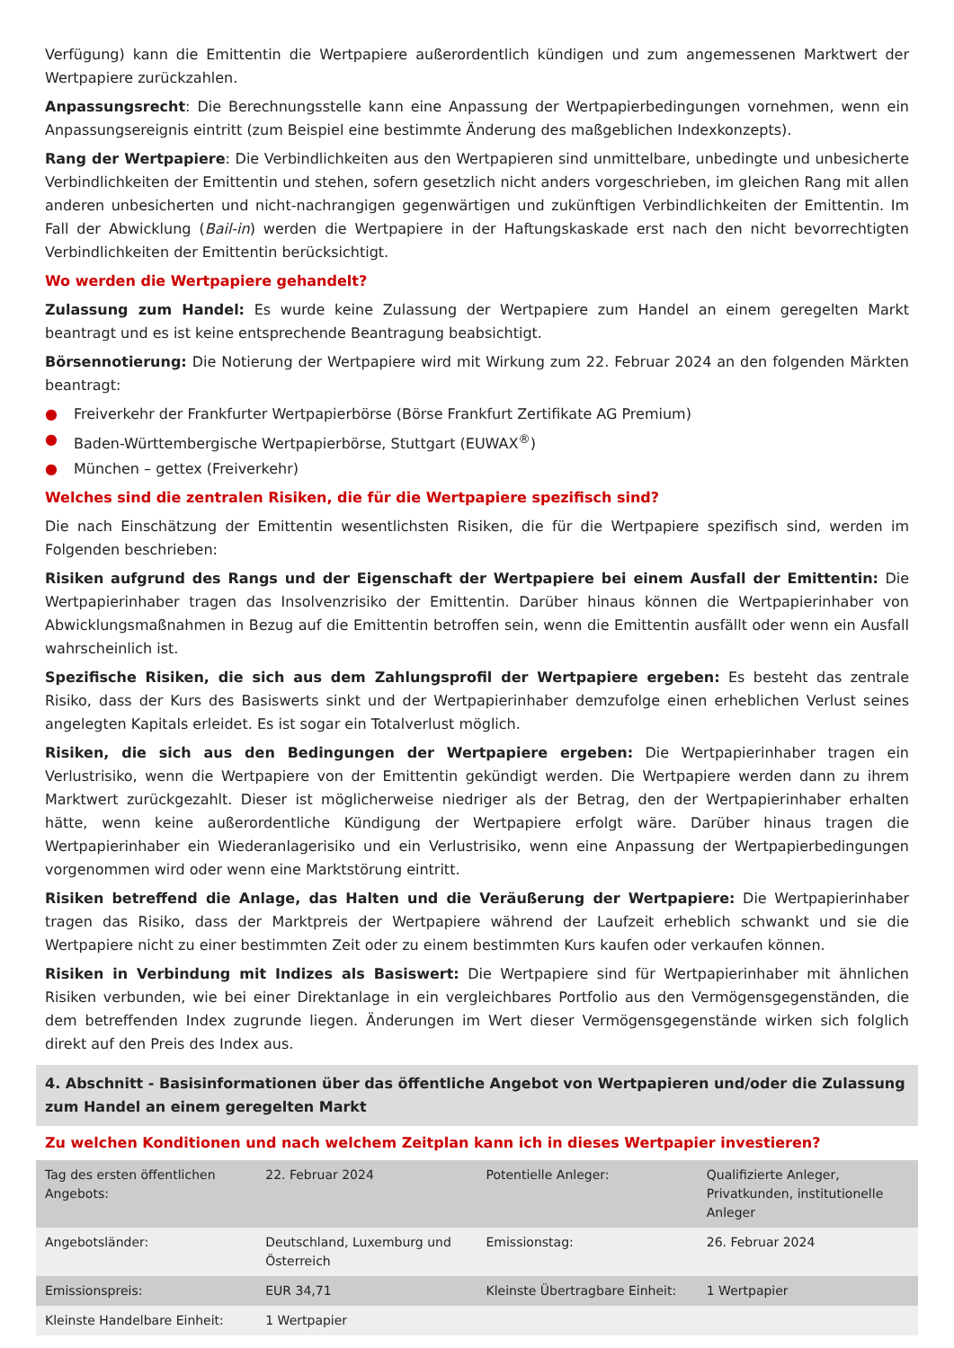Verfügung) kann die Emittentin die Wertpapiere außerordentlich kündigen und zum angemessenen Marktwert der Wertpapiere zurückzahlen.
Anpassungsrecht: Die Berechnungsstelle kann eine Anpassung der Wertpapierbedingungen vornehmen, wenn ein Anpassungsereignis eintritt (zum Beispiel eine bestimmte Änderung des maßgeblichen Indexkonzepts).
Rang der Wertpapiere: Die Verbindlichkeiten aus den Wertpapieren sind unmittelbare, unbedingte und unbesicherte Verbindlichkeiten der Emittentin und stehen, sofern gesetzlich nicht anders vorgeschrieben, im gleichen Rang mit allen anderen unbesicherten und nicht-nachrangigen gegenwärtigen und zukünftigen Verbindlichkeiten der Emittentin. Im Fall der Abwicklung (Bail-in) werden die Wertpapiere in der Haftungskaskade erst nach den nicht bevorrechtigten Verbindlichkeiten der Emittentin berücksichtigt.
Wo werden die Wertpapiere gehandelt?
Zulassung zum Handel: Es wurde keine Zulassung der Wertpapiere zum Handel an einem geregelten Markt beantragt und es ist keine entsprechende Beantragung beabsichtigt.
Börsennotierung: Die Notierung der Wertpapiere wird mit Wirkung zum 22. Februar 2024 an den folgenden Märkten beantragt:
● Freiverkehr der Frankfurter Wertpapierbörse (Börse Frankfurt Zertifikate AG Premium)
● Baden-Württembergische Wertpapierbörse, Stuttgart (EUWAX<sup>®</sup>)
● München – gettex (Freiverkehr)
Welches sind die zentralen Risiken, die für die Wertpapiere spezifisch sind?
Die nach Einschätzung der Emittentin wesentlichsten Risiken, die für die Wertpapiere spezifisch sind, werden im Folgenden beschrieben:
Risiken aufgrund des Rangs und der Eigenschaft der Wertpapiere bei einem Ausfall der Emittentin: Die Wertpapierinhaber tragen das Insolvenzrisiko der Emittentin. Darüber hinaus können die Wertpapierinhaber von Abwicklungsmaßnahmen in Bezug auf die Emittentin betroffen sein, wenn die Emittentin ausfällt oder wenn ein Ausfall wahrscheinlich ist.
Spezifische Risiken, die sich aus dem Zahlungsprofil der Wertpapiere ergeben: Es besteht das zentrale Risiko, dass der Kurs des Basiswerts sinkt und der Wertpapierinhaber demzufolge einen erheblichen Verlust seines angelegten Kapitals erleidet. Es ist sogar ein Totalverlust möglich.
Risiken, die sich aus den Bedingungen der Wertpapiere ergeben: Die Wertpapierinhaber tragen ein Verlustrisiko, wenn die Wertpapiere von der Emittentin gekündigt werden. Die Wertpapiere werden dann zu ihrem Marktwert zurückgezahlt. Dieser ist möglicherweise niedriger als der Betrag, den der Wertpapierinhaber erhalten hätte, wenn keine außerordentliche Kündigung der Wertpapiere erfolgt wäre. Darüber hinaus tragen die Wertpapierinhaber ein Wiederanlagerisiko und ein Verlustrisiko, wenn eine Anpassung der Wertpapierbedingungen vorgenommen wird oder wenn eine Marktstörung eintritt.
Risiken betreffend die Anlage, das Halten und die Veräußerung der Wertpapiere: Die Wertpapierinhaber tragen das Risiko, dass der Marktpreis der Wertpapiere während der Laufzeit erheblich schwankt und sie die Wertpapiere nicht zu einer bestimmten Zeit oder zu einem bestimmten Kurs kaufen oder verkaufen können.
Risiken in Verbindung mit Indizes als Basiswert: Die Wertpapiere sind für Wertpapierinhaber mit ähnlichen Risiken verbunden, wie bei einer Direktanlage in ein vergleichbares Portfolio aus den Vermögensgegenständen, die dem betreffenden Index zugrunde liegen. Änderungen im Wert dieser Vermögensgegenstände wirken sich folglich direkt auf den Preis des Index aus.
4. Abschnitt - Basisinformationen über das öffentliche Angebot von Wertpapieren und/oder die Zulassung zum Handel an einem geregelten Markt
Zu welchen Konditionen und nach welchem Zeitplan kann ich in dieses Wertpapier investieren?
| Tag des ersten öffentlichen Angebots: | 22. Februar 2024 | Potentielle Anleger: | Qualifizierte Anleger, Privatkunden, institutionelle Anleger |
| Angebotsländer: | Deutschland, Luxemburg und Österreich | Emissionstag: | 26. Februar 2024 |
| Emissionspreis: | EUR 34,71 | Kleinste Übertragbare Einheit: | 1 Wertpapier |
| Kleinste Handelbare Einheit: | 1 Wertpapier | | |